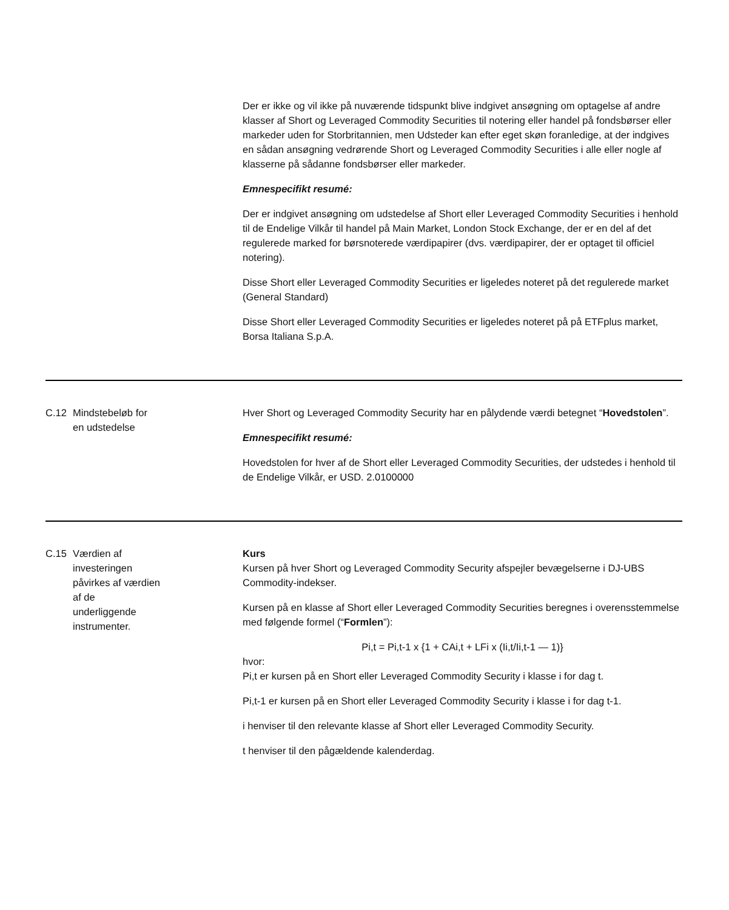| | | Der er ikke og vil ikke på nuværende tidspunkt blive indgivet ansøgning om optagelse af andre klasser af Short og Leveraged Commodity Securities til notering eller handel på fondsbørser eller markeder uden for Storbritannien, men Udsteder kan efter eget skøn foranledige, at der indgives en sådan ansøgning vedrørende Short og Leveraged Commodity Securities i alle eller nogle af klasserne på sådanne fondsbørser eller markeder. Emnespecifikt resumé: Der er indgivet ansøgning om udstedelse af Short eller Leveraged Commodity Securities i henhold til de Endelige Vilkår til handel på Main Market, London Stock Exchange, der er en del af det regulerede marked for børsnoterede værdipapirer (dvs. værdipapirer, der er optaget til officiel notering). Disse Short eller Leveraged Commodity Securities er ligeledes noteret på det regulerede market (General Standard) Disse Short eller Leveraged Commodity Securities er ligeledes noteret på på ETFplus market, Borsa Italiana S.p.A. |
| C.12 | Mindstebeløb for en udstedelse | Hver Short og Leveraged Commodity Security har en pålydende værdi betegnet “ Hovedstolen ”. Emnespecifikt resumé: Hovedstolen for hver af de Short eller Leveraged Commodity Securities, der udstedes i henhold til de Endelige Vilkår, er USD. 2.0100000 |
| C.15 | Værdien af investeringen påvirkes af værdien af de underliggende instrumenter. | Kurs Kursen på hver Short og Leveraged Commodity Security afspejler bevægelserne i DJ-UBS Commodity-indekser. Kursen på en klasse af Short eller Leveraged Commodity Securities beregnes i overensstemmelse med følgende formel (“ Formlen ”): Pi,t = Pi,t-1 x {1 + CAi,t + LFi x (Ii,t/Ii,t-1 — 1)} hvor: Pi,t er kursen på en Short eller Leveraged Commodity Security i klasse i for dag t. Pi,t-1 er kursen på en Short eller Leveraged Commodity Security i klasse i for dag t-1. i henviser til den relevante klasse af Short eller Leveraged Commodity Security. t henviser til den pågældende kalenderdag. |